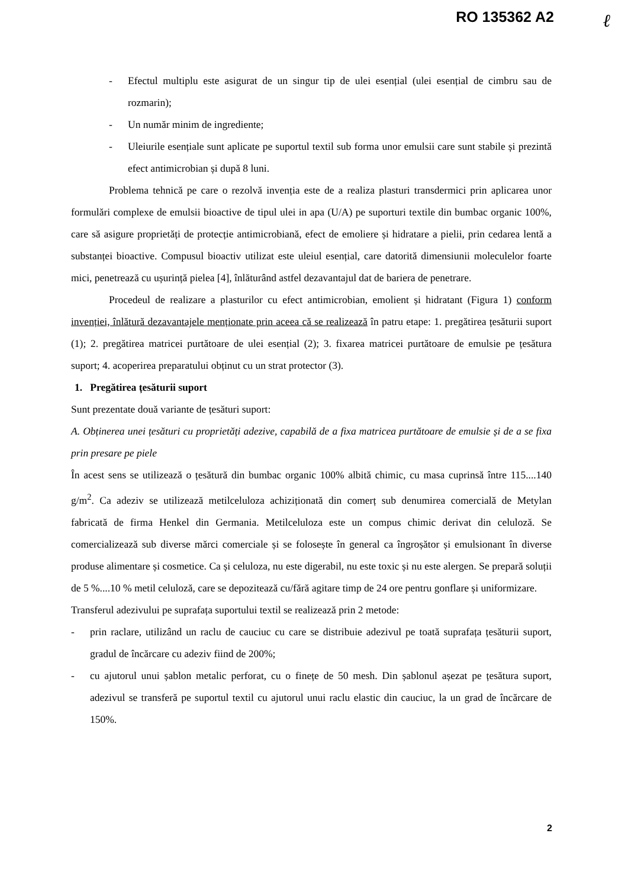RO 135362 A2 ℓ
- Efectul multiplu este asigurat de un singur tip de ulei esențial (ulei esențial de cimbru sau de rozmarin);
- Un număr minim de ingrediente;
- Uleiurile esențiale sunt aplicate pe suportul textil sub forma unor emulsii care sunt stabile și prezintă efect antimicrobian și după 8 luni.
Problema tehnică pe care o rezolvă invenția este de a realiza plasturi transdermici prin aplicarea unor formulări complexe de emulsii bioactive de tipul ulei in apa (U/A) pe suporturi textile din bumbac organic 100%, care să asigure proprietăți de protecție antimicrobiană, efect de emoliere și hidratare a pielii, prin cedarea lentă a substanței bioactive. Compusul bioactiv utilizat este uleiul esențial, care datorită dimensiunii moleculelor foarte mici, penetrează cu ușurință pielea [4], înlăturând astfel dezavantajul dat de bariera de penetrare.
Procedeul de realizare a plasturilor cu efect antimicrobian, emolient și hidratant (Figura 1) conform invenției, înlătură dezavantajele menționate prin aceea că se realizează în patru etape: 1. pregătirea țesăturii suport (1); 2. pregătirea matricei purtătoare de ulei esențial (2); 3. fixarea matricei purtătoare de emulsie pe țesătura suport; 4. acoperirea preparatului obținut cu un strat protector (3).
1. Pregătirea țesăturii suport
Sunt prezentate două variante de țesături suport:
A. Obținerea unei țesături cu proprietăți adezive, capabilă de a fixa matricea purtătoare de emulsie și de a se fixa prin presare pe piele
În acest sens se utilizează o țesătură din bumbac organic 100% albită chimic, cu masa cuprinsă între 115....140 g/m<sup>2</sup>. Ca adeziv se utilizează metilceluloza achiziționată din comerț sub denumirea comercială de Metylan fabricată de firma Henkel din Germania. Metilceluloza este un compus chimic derivat din celuloză. Se comercializează sub diverse mărci comerciale și se folosește în general ca îngroșător și emulsionant în diverse produse alimentare și cosmetice. Ca și celuloza, nu este digerabil, nu este toxic și nu este alergen. Se prepară soluții de 5 %....10 % metil celuloză, care se depozitează cu/fără agitare timp de 24 ore pentru gonflare și uniformizare.
Transferul adezivului pe suprafața suportului textil se realizează prin 2 metode:
- prin raclare, utilizând un raclu de cauciuc cu care se distribuie adezivul pe toată suprafața țesăturii suport, gradul de încărcare cu adeziv fiind de 200%;
- cu ajutorul unui șablon metalic perforat, cu o finețe de 50 mesh. Din șablonul așezat pe țesătura suport, adezivul se transferă pe suportul textil cu ajutorul unui raclu elastic din cauciuc, la un grad de încărcare de 150%.
2